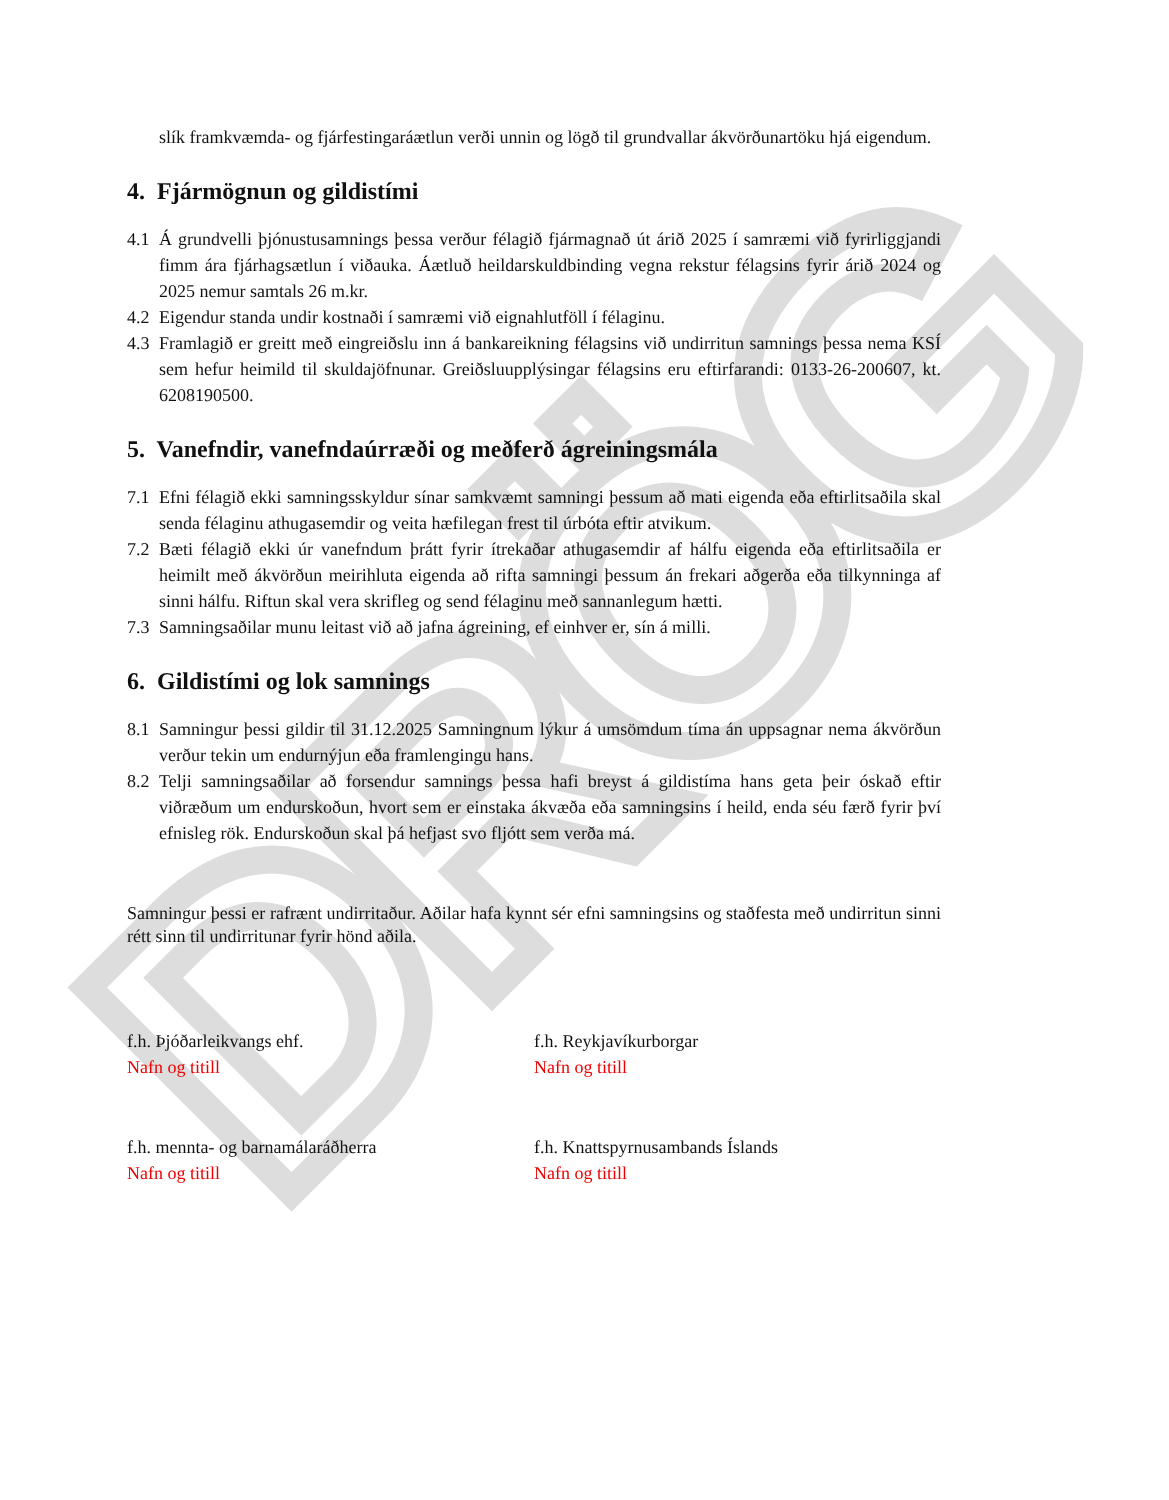DRÖG
slík framkvæmda- og fjárfestingaráætlun verði unnin og lögð til grundvallar ákvörðunartöku hjá eigendum.
4. Fjármögnun og gildistími
4.1
Á grundvelli þjónustusamnings þessa verður félagið fjármagnað út árið 2025 í samræmi við fyrirliggjandi fimm ára fjárhagsætlun í viðauka. Áætluð heildarskuldbinding vegna rekstur félagsins fyrir árið 2024 og 2025 nemur samtals 26 m.kr.
4.2
Eigendur standa undir kostnaði í samræmi við eignahlutföll í félaginu.
4.3
Framlagið er greitt með eingreiðslu inn á bankareikning félagsins við undirritun samnings þessa nema KSÍ sem hefur heimild til skuldajöfnunar. Greiðsluupplýsingar félagsins eru eftirfarandi: 0133-26-200607, kt. 6208190500.
5. Vanefndir, vanefndaúrræði og meðferð ágreiningsmála
7.1
Efni félagið ekki samningsskyldur sínar samkvæmt samningi þessum að mati eigenda eða eftirlitsaðila skal senda félaginu athugasemdir og veita hæfilegan frest til úrbóta eftir atvikum.
7.2
Bæti félagið ekki úr vanefndum þrátt fyrir ítrekaðar athugasemdir af hálfu eigenda eða eftirlitsaðila er heimilt með ákvörðun meirihluta eigenda að rifta samningi þessum án frekari aðgerða eða tilkynninga af sinni hálfu. Riftun skal vera skrifleg og send félaginu með sannanlegum hætti.
7.3
Samningsaðilar munu leitast við að jafna ágreining, ef einhver er, sín á milli.
6. Gildistími og lok samnings
8.1
Samningur þessi gildir til 31.12.2025 Samningnum lýkur á umsömdum tíma án uppsagnar nema ákvörðun verður tekin um endurnýjun eða framlengingu hans.
8.2
Telji samningsaðilar að forsendur samnings þessa hafi breyst á gildistíma hans geta þeir óskað eftir viðræðum um endurskoðun, hvort sem er einstaka ákvæða eða samningsins í heild, enda séu færð fyrir því efnisleg rök. Endurskoðun skal þá hefjast svo fljótt sem verða má.
Samningur þessi er rafrænt undirritaður. Aðilar hafa kynnt sér efni samningsins og staðfesta með undirritun sinni rétt sinn til undirritunar fyrir hönd aðila.
f.h. Þjóðarleikvangs ehf.
Nafn og titill
f.h. Reykjavíkurborgar
Nafn og titill
f.h. mennta- og barnamálaráðherra
Nafn og titill
f.h. Knattspyrnusambands Íslands
Nafn og titill